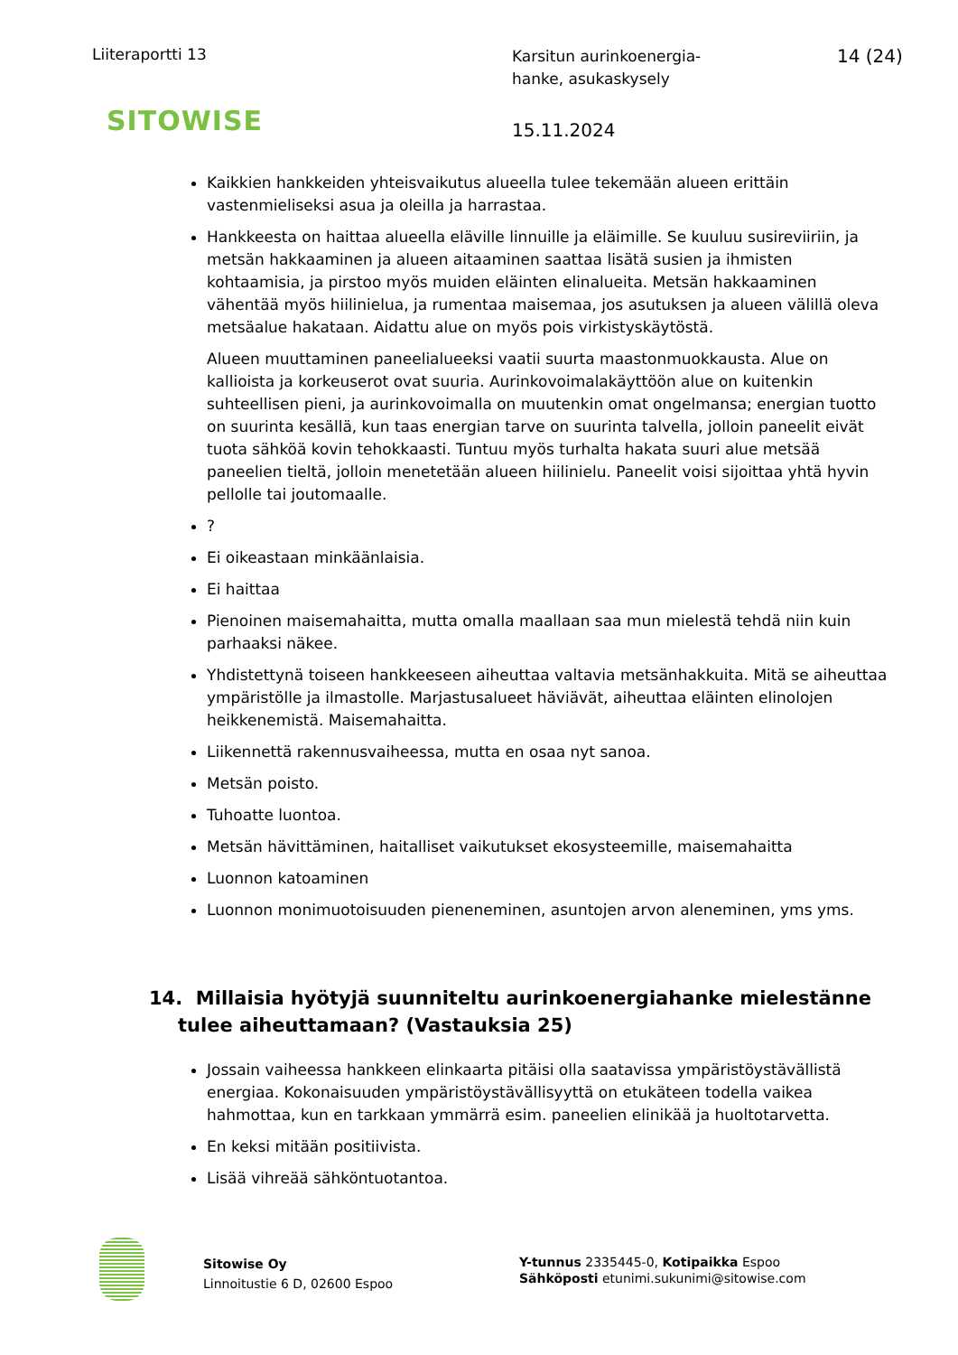Liiteraportti 13
SITOWISE
Karsitun aurinkoenergia-
hanke, asukaskysely
15.11.2024
14 (24)
Kaikkien hankkeiden yhteisvaikutus alueella tulee tekemään alueen erittäin vastenmieliseksi asua ja oleilla ja harrastaa.
Hankkeesta on haittaa alueella eläville linnuille ja eläimille. Se kuuluu susireviiriin, ja metsän hakkaaminen ja alueen aitaaminen saattaa lisätä susien ja ihmisten kohtaamisia, ja pirstoo myös muiden eläinten elinalueita. Metsän hakkaaminen vähentää myös hiilinielua, ja rumentaa maisemaa, jos asutuksen ja alueen välillä oleva metsäalue hakataan. Aidattu alue on myös pois virkistyskäytöstä.
Alueen muuttaminen paneelialueeksi vaatii suurta maastonmuokkausta. Alue on kallioista ja korkeuserot ovat suuria. Aurinkovoimalakäyttöön alue on kuitenkin suhteellisen pieni, ja aurinkovoimalla on muutenkin omat ongelmansa; energian tuotto on suurinta kesällä, kun taas energian tarve on suurinta talvella, jolloin paneelit eivät tuota sähköä kovin tehokkaasti. Tuntuu myös turhalta hakata suuri alue metsää paneelien tieltä, jolloin menetetään alueen hiilinielu. Paneelit voisi sijoittaa yhtä hyvin pellolle tai joutomaalle.
?
Ei oikeastaan minkäänlaisia.
Ei haittaa
Pienoinen maisemahaitta, mutta omalla maallaan saa mun mielestä tehdä niin kuin parhaaksi näkee.
Yhdistettynä toiseen hankkeeseen aiheuttaa valtavia metsänhakkuita. Mitä se aiheuttaa ympäristölle ja ilmastolle. Marjastusalueet häviävät, aiheuttaa eläinten elinolojen heikkenemistä. Maisemahaitta.
Liikennettä rakennusvaiheessa, mutta en osaa nyt sanoa.
Metsän poisto.
Tuhoatte luontoa.
Metsän hävittäminen, haitalliset vaikutukset ekosysteemille, maisemahaitta
Luonnon katoaminen
Luonnon monimuotoisuuden pieneneminen, asuntojen arvon aleneminen, yms yms.
14. Millaisia hyötyjä suunniteltu aurinkoenergiahanke mielestänne tulee aiheuttamaan? (Vastauksia 25)
Jossain vaiheessa hankkeen elinkaarta pitäisi olla saatavissa ympäristöystävällistä energiaa. Kokonaisuuden ympäristöystävällisyyttä on etukäteen todella vaikea hahmottaa, kun en tarkkaan ymmärrä esim. paneelien elinikää ja huoltotarvetta.
En keksi mitään positiivista.
Lisää vihreää sähköntuotantoa.
Sitowise Oy
Linnoitustie 6 D, 02600 Espoo
Y-tunnus 2335445-0, Kotipaikka Espoo
Sähköposti etunimi.sukunimi@sitowise.com